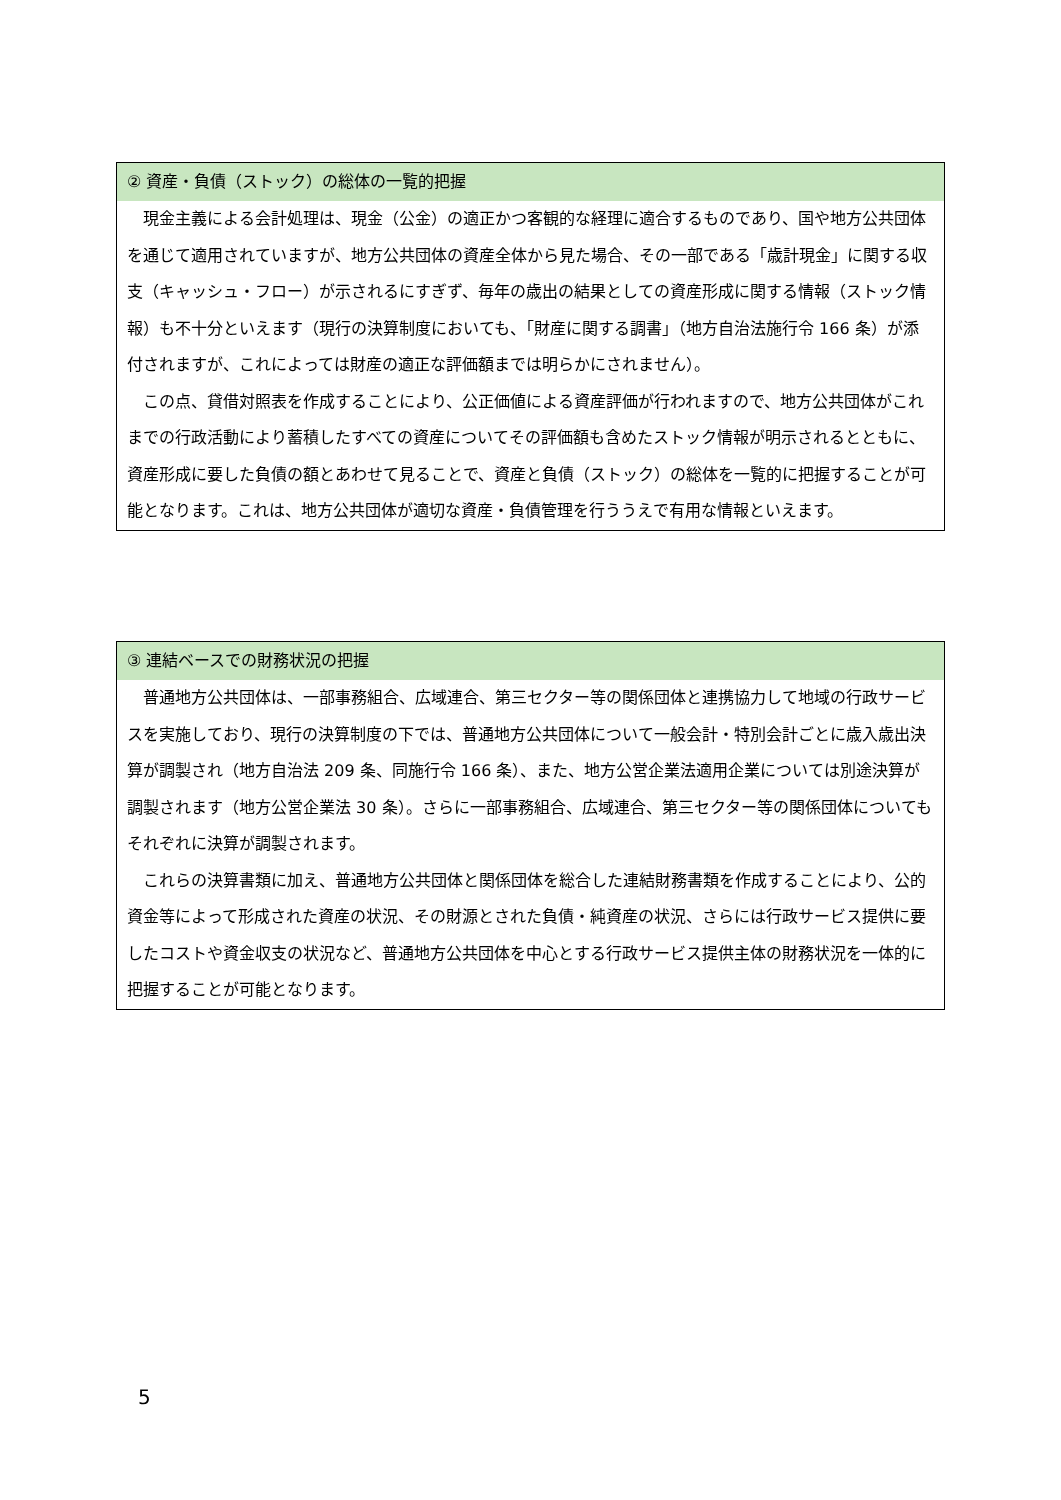② 資産・負債（ストック）の総体の一覧的把握
現金主義による会計処理は、現金（公金）の適正かつ客観的な経理に適合するものであり、国や地方公共団体を通じて適用されていますが、地方公共団体の資産全体から見た場合、その一部である「歳計現金」に関する収支（キャッシュ・フロー）が示されるにすぎず、毎年の歳出の結果としての資産形成に関する情報（ストック情報）も不十分といえます（現行の決算制度においても、「財産に関する調書」（地方自治法施行令 166 条）が添付されますが、これによっては財産の適正な評価額までは明らかにされません）。
この点、貸借対照表を作成することにより、公正価値による資産評価が行われますので、地方公共団体がこれまでの行政活動により蓄積したすべての資産についてその評価額も含めたストック情報が明示されるとともに、資産形成に要した負債の額とあわせて見ることで、資産と負債（ストック）の総体を一覧的に把握することが可能となります。これは、地方公共団体が適切な資産・負債管理を行ううえで有用な情報といえます。
③ 連結ベースでの財務状況の把握
普通地方公共団体は、一部事務組合、広域連合、第三セクター等の関係団体と連携協力して地域の行政サービスを実施しており、現行の決算制度の下では、普通地方公共団体について一般会計・特別会計ごとに歳入歳出決算が調製され（地方自治法 209 条、同施行令 166 条）、また、地方公営企業法適用企業については別途決算が調製されます（地方公営企業法 30 条）。さらに一部事務組合、広域連合、第三セクター等の関係団体についてもそれぞれに決算が調製されます。
これらの決算書類に加え、普通地方公共団体と関係団体を総合した連結財務書類を作成することにより、公的資金等によって形成された資産の状況、その財源とされた負債・純資産の状況、さらには行政サービス提供に要したコストや資金収支の状況など、普通地方公共団体を中心とする行政サービス提供主体の財務状況を一体的に把握することが可能となります。
5